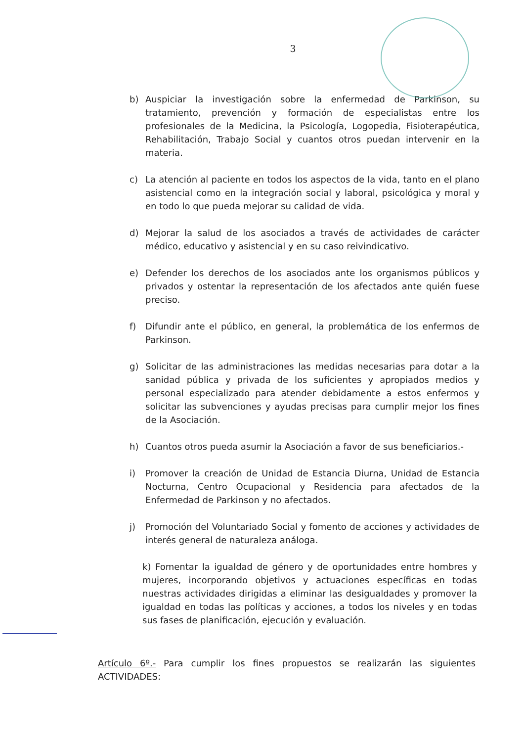3
b) Auspiciar la investigación sobre la enfermedad de Parkinson, su tratamiento, prevención y formación de especialistas entre los profesionales de la Medicina, la Psicología, Logopedia, Fisioterapéutica, Rehabilitación, Trabajo Social y cuantos otros puedan intervenir en la materia.
c) La atención al paciente en todos los aspectos de la vida, tanto en el plano asistencial como en la integración social y laboral, psicológica y moral y en todo lo que pueda mejorar su calidad de vida.
d) Mejorar la salud de los asociados a través de actividades de carácter médico, educativo y asistencial y en su caso reivindicativo.
e) Defender los derechos de los asociados ante los organismos públicos y privados y ostentar la representación de los afectados ante quién fuese preciso.
f) Difundir ante el público, en general, la problemática de los enfermos de Parkinson.
g) Solicitar de las administraciones las medidas necesarias para dotar a la sanidad pública y privada de los suficientes y apropiados medios y personal especializado para atender debidamente a estos enfermos y solicitar las subvenciones y ayudas precisas para cumplir mejor los fines de la Asociación.
h) Cuantos otros pueda asumir la Asociación a favor de sus beneficiarios.-
i) Promover la creación de Unidad de Estancia Diurna, Unidad de Estancia Nocturna, Centro Ocupacional y Residencia para afectados de la Enfermedad de Parkinson y no afectados.
j) Promoción del Voluntariado Social y fomento de acciones y actividades de interés general de naturaleza análoga.
k) Fomentar la igualdad de género y de oportunidades entre hombres y mujeres, incorporando objetivos y actuaciones específicas en todas nuestras actividades dirigidas a eliminar las desigualdades y promover la igualdad en todas las políticas y acciones, a todos los niveles y en todas sus fases de planificación, ejecución y evaluación.
Artículo 6º.- Para cumplir los fines propuestos se realizarán las siguientes ACTIVIDADES: